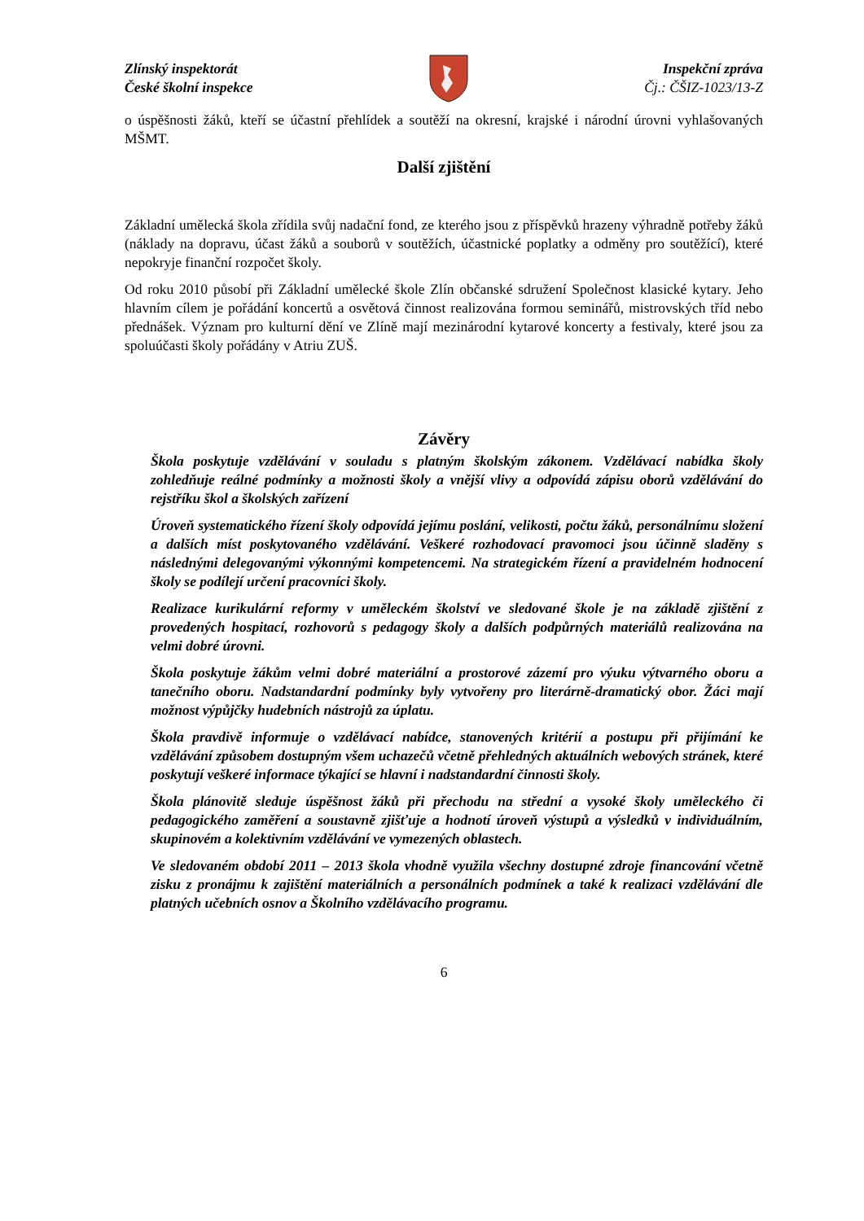Zlínský inspektorát
České školní inspekce
Inspekční zpráva
Čj.: ČŠIZ-1023/13-Z
o úspěšnosti žáků, kteří se účastní přehlídek a soutěží na okresní, krajské i národní úrovni vyhlašovaných MŠMT.
Další zjištění
Základní umělecká škola zřídila svůj nadační fond, ze kterého jsou z příspěvků hrazeny výhradně potřeby žáků (náklady na dopravu, účast žáků a souborů v soutěžích, účastnické poplatky a odměny pro soutěžící), které nepokryje finanční rozpočet školy.
Od roku 2010 působí při Základní umělecké škole Zlín občanské sdružení Společnost klasické kytary. Jeho hlavním cílem je pořádání koncertů a osvětová činnost realizována formou seminářů, mistrovských tříd nebo přednášek. Význam pro kulturní dění ve Zlíně mají mezinárodní kytarové koncerty a festivaly, které jsou za spoluúčasti školy pořádány v Atriu ZUŠ.
Závěry
Škola poskytuje vzdělávání v souladu s platným školským zákonem. Vzdělávací nabídka školy zohledňuje reálné podmínky a možnosti školy a vnější vlivy a odpovídá zápisu oborů vzdělávání do rejstříku škol a školských zařízení
Úroveň systematického řízení školy odpovídá jejímu poslání, velikosti, počtu žáků, personálnímu složení a dalších míst poskytovaného vzdělávání. Veškeré rozhodovací pravomoci jsou účinně sladěny s následnými delegovanými výkonnými kompetencemi. Na strategickém řízení a pravidelném hodnocení školy se podílejí určení pracovníci školy.
Realizace kurikulární reformy v uměleckém školství ve sledované škole je na základě zjištění z provedených hospitací, rozhovorů s pedagogy školy a dalších podpůrných materiálů realizována na velmi dobré úrovni.
Škola poskytuje žákům velmi dobré materiální a prostorové zázemí pro výuku výtvarného oboru a tanečního oboru. Nadstandardní podmínky byly vytvořeny pro literárně-dramatický obor. Žáci mají možnost výpůjčky hudebních nástrojů za úplatu.
Škola pravdivě informuje o vzdělávací nabídce, stanovených kritérií a postupu při přijímání ke vzdělávání způsobem dostupným všem uchazečů včetně přehledných aktuálních webových stránek, které poskytují veškeré informace týkající se hlavní i nadstandardní činnosti školy.
Škola plánovitě sleduje úspěšnost žáků při přechodu na střední a vysoké školy uměleckého či pedagogického zaměření a soustavně zjišťuje a hodnotí úroveň výstupů a výsledků v individuálním, skupinovém a kolektivním vzdělávání ve vymezených oblastech.
Ve sledovaném období 2011 – 2013 škola vhodně využila všechny dostupné zdroje financování včetně zisku z pronájmu k zajištění materiálních a personálních podmínek a také k realizaci vzdělávání dle platných učebních osnov a Školního vzdělávacího programu.
6